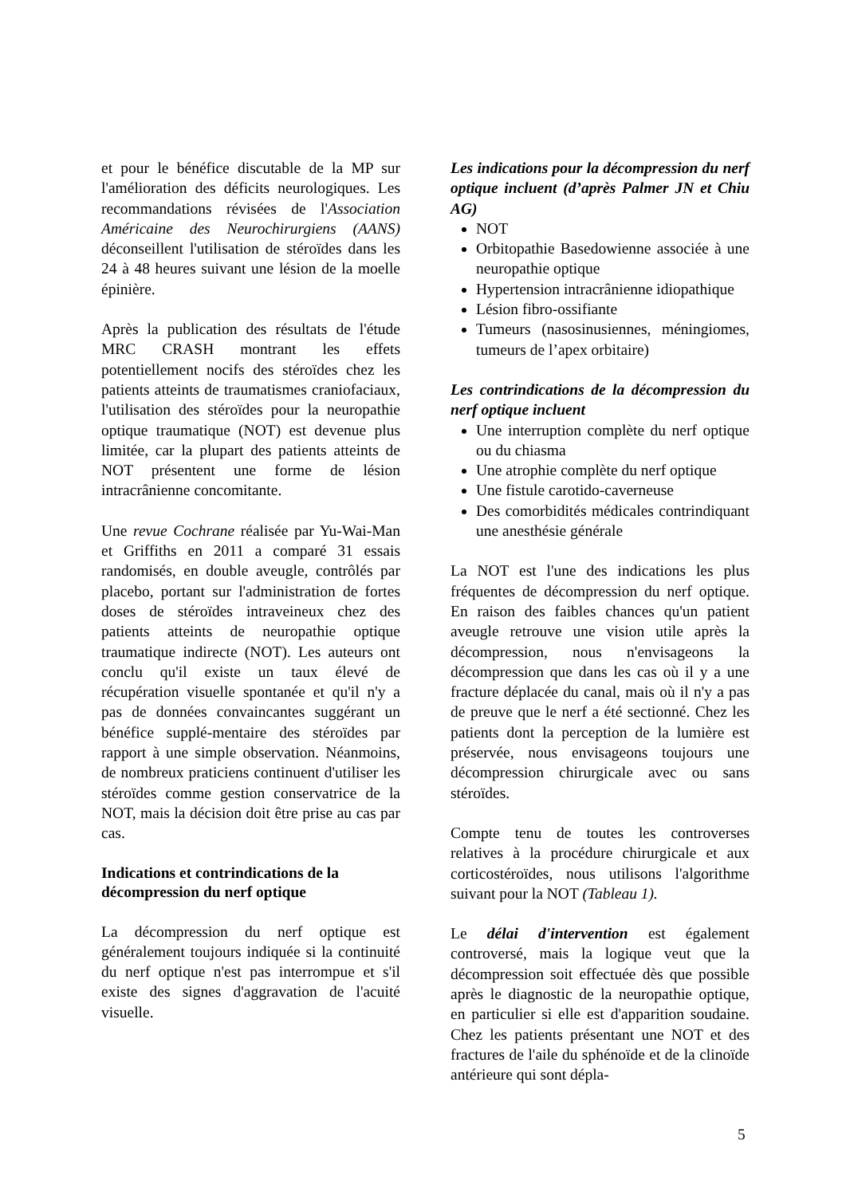et pour le bénéfice discutable de la MP sur l'amélioration des déficits neurologiques. Les recommandations révisées de l'Association Américaine des Neurochirurgiens (AANS) déconseillent l'utilisation de stéroïdes dans les 24 à 48 heures suivant une lésion de la moelle épinière.
Après la publication des résultats de l'étude MRC CRASH montrant les effets potentiellement nocifs des stéroïdes chez les patients atteints de traumatismes craniofaciaux, l'utilisation des stéroïdes pour la neuropathie optique traumatique (NOT) est devenue plus limitée, car la plupart des patients atteints de NOT présentent une forme de lésion intracrânienne concomitante.
Une revue Cochrane réalisée par Yu-Wai-Man et Griffiths en 2011 a comparé 31 essais randomisés, en double aveugle, contrôlés par placebo, portant sur l'administration de fortes doses de stéroïdes intraveineux chez des patients atteints de neuropathie optique traumatique indirecte (NOT). Les auteurs ont conclu qu'il existe un taux élevé de récupération visuelle spontanée et qu'il n'y a pas de données convaincantes suggérant un bénéfice supplé-mentaire des stéroïdes par rapport à une simple observation. Néanmoins, de nombreux praticiens continuent d'utiliser les stéroïdes comme gestion conservatrice de la NOT, mais la décision doit être prise au cas par cas.
Indications et contrindications de la décompression du nerf optique
La décompression du nerf optique est généralement toujours indiquée si la continuité du nerf optique n'est pas interrompue et s'il existe des signes d'aggravation de l'acuité visuelle.
Les indications pour la décompression du nerf optique incluent (d’après Palmer JN et Chiu AG)
NOT
Orbitopathie Basedowienne associée à une neuropathie optique
Hypertension intracrânienne idiopathique
Lésion fibro-ossifiante
Tumeurs (nasosinusiennes, méningiomes, tumeurs de l’apex orbitaire)
Les contrindications de la décompression du nerf optique incluent
Une interruption complète du nerf optique ou du chiasma
Une atrophie complète du nerf optique
Une fistule carotido-caverneuse
Des comorbidités médicales contrindiquant une anesthésie générale
La NOT est l'une des indications les plus fréquentes de décompression du nerf optique. En raison des faibles chances qu'un patient aveugle retrouve une vision utile après la décompression, nous n'envisageons la décompression que dans les cas où il y a une fracture déplacée du canal, mais où il n'y a pas de preuve que le nerf a été sectionné. Chez les patients dont la perception de la lumière est préservée, nous envisageons toujours une décompression chirurgicale avec ou sans stéroïdes.
Compte tenu de toutes les controverses relatives à la procédure chirurgicale et aux corticostéroïdes, nous utilisons l'algorithme suivant pour la NOT (Tableau 1).
Le délai d'intervention est également controversé, mais la logique veut que la décompression soit effectuée dès que possible après le diagnostic de la neuropathie optique, en particulier si elle est d'apparition soudaine. Chez les patients présentant une NOT et des fractures de l'aile du sphénoïde et de la clinoïde antérieure qui sont dépla-
5